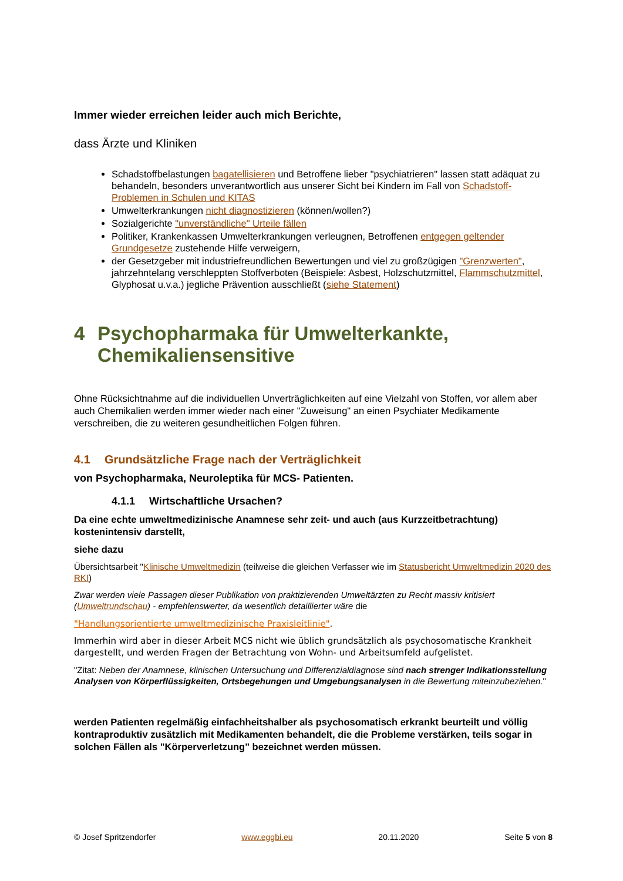Immer wieder erreichen leider auch mich Berichte,
dass Ärzte und Kliniken
Schadstoffbelastungen bagatellisieren und Betroffene lieber "psychiatrieren" lassen statt adäquat zu behandeln, besonders unverantwortlich aus unserer Sicht bei Kindern im Fall von Schadstoff- Problemen in Schulen und KITAS
Umwelterkrankungen nicht diagnostizieren (können/wollen?)
Sozialgerichte "unverständliche" Urteile fällen
Politiker, Krankenkassen Umwelterkrankungen verleugnen, Betroffenen entgegen geltender Grundgesetze zustehende Hilfe verweigern,
der Gesetzgeber mit industriefreundlichen Bewertungen und viel zu großzügigen "Grenzwerten", jahrzehntelang verschleppten Stoffverboten (Beispiele: Asbest, Holzschutzmittel, Flammschutzmittel, Glyphosat u.v.a.) jegliche Prävention ausschließt (siehe Statement)
4 Psychopharmaka für Umwelterkankte, Chemikaliensensitive
Ohne Rücksichtnahme auf die individuellen Unverträglichkeiten auf eine Vielzahl von Stoffen, vor allem aber auch Chemikalien werden immer wieder nach einer "Zuweisung" an einen Psychiater Medikamente verschreiben, die zu weiteren gesundheitlichen Folgen führen.
4.1 Grundsätzliche Frage nach der Verträglichkeit
von Psychopharmaka, Neuroleptika für MCS- Patienten.
4.1.1 Wirtschaftliche Ursachen?
Da eine echte umweltmedizinische Anamnese sehr zeit- und auch (aus Kurzzeitbetrachtung) kostenintensiv darstellt,
siehe dazu
Übersichtsarbeit "Klinische Umweltmedizin (teilweise die gleichen Verfasser wie im Statusbericht Umweltmedizin 2020 des RKI)
Zwar werden viele Passagen dieser Publikation von praktizierenden Umweltärzten zu Recht massiv kritisiert (Umweltrundschau) - empfehlenswerter, da wesentlich detaillierter wäre die
"Handlungsorientierte umweltmedizinische Praxisleitlinie".
Immerhin wird aber in dieser Arbeit MCS nicht wie üblich grundsätzlich als psychosomatische Krankheit dargestellt, und werden Fragen der Betrachtung von Wohn- und Arbeitsumfeld aufgelistet.
"Zitat: Neben der Anamnese, klinischen Untersuchung und Differenzialdiagnose sind nach strenger Indikationsstellung Analysen von Körperflüssigkeiten, Ortsbegehungen und Umgebungsanalysen in die Bewertung miteinzubeziehen."
werden Patienten regelmäßig einfachheitshalber als psychosomatisch erkrankt beurteilt und völlig kontraproduktiv zusätzlich mit Medikamenten behandelt, die die Probleme verstärken, teils sogar in solchen Fällen als "Körperverletzung" bezeichnet werden müssen.
© Josef Spritzendorfer www.eggbi.eu 20.11.2020 Seite 5 von 8